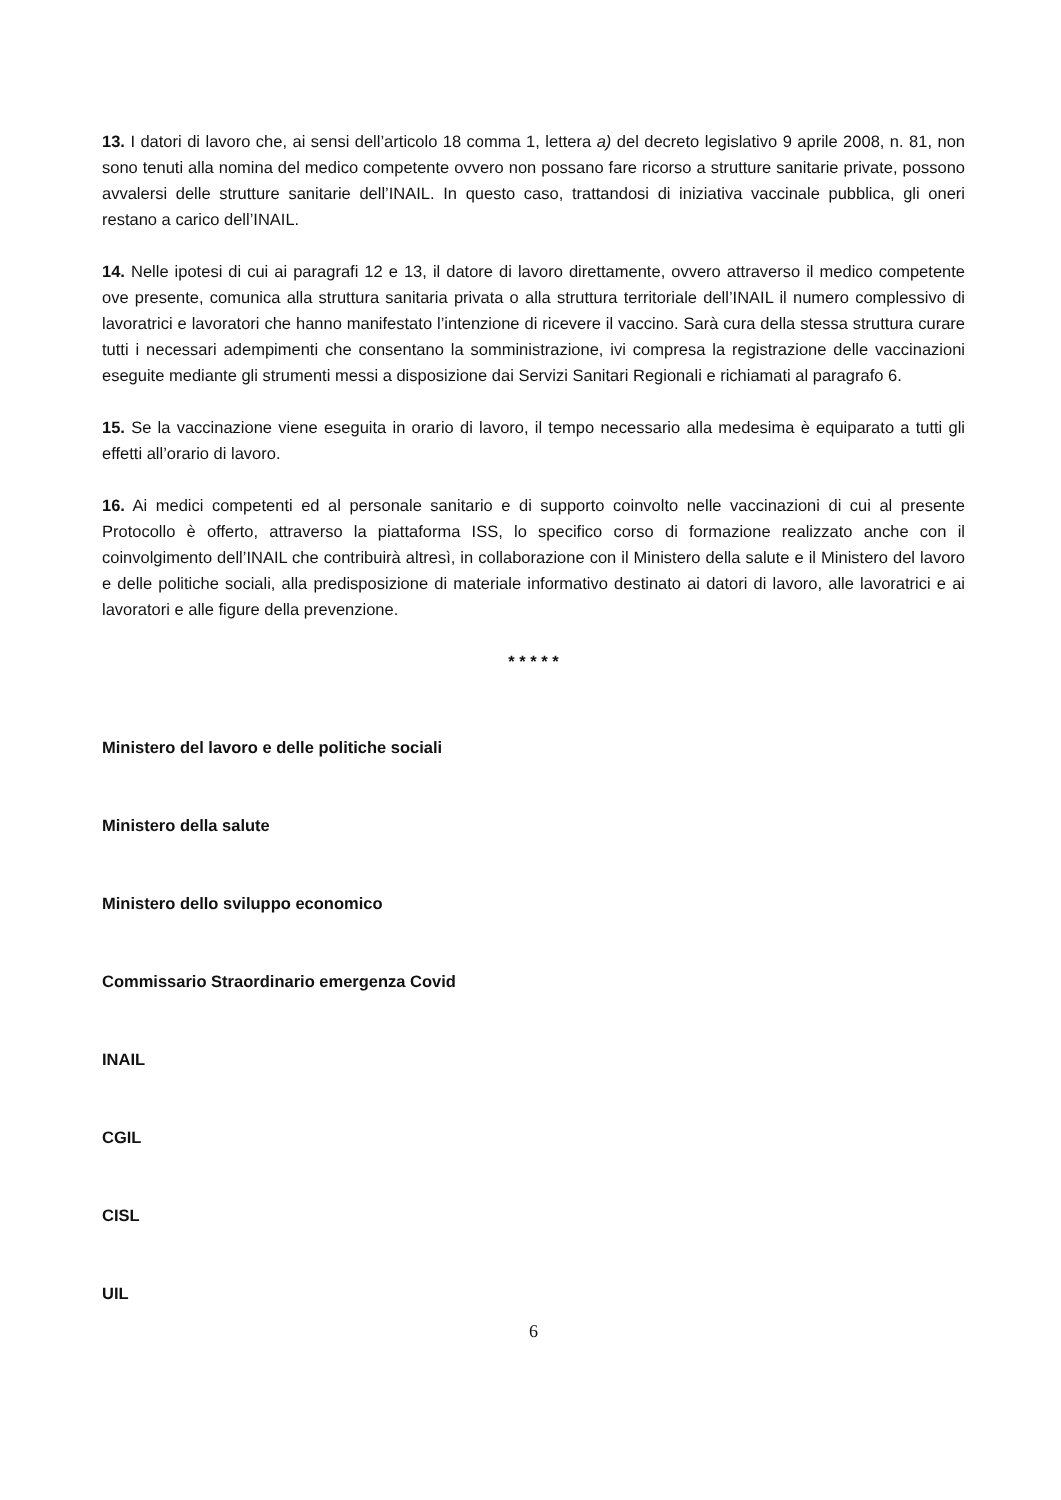13. I datori di lavoro che, ai sensi dell’articolo 18 comma 1, lettera a) del decreto legislativo 9 aprile 2008, n. 81, non sono tenuti alla nomina del medico competente ovvero non possano fare ricorso a strutture sanitarie private, possono avvalersi delle strutture sanitarie dell’INAIL. In questo caso, trattandosi di iniziativa vaccinale pubblica, gli oneri restano a carico dell’INAIL.
14. Nelle ipotesi di cui ai paragrafi 12 e 13, il datore di lavoro direttamente, ovvero attraverso il medico competente ove presente, comunica alla struttura sanitaria privata o alla struttura territoriale dell’INAIL il numero complessivo di lavoratrici e lavoratori che hanno manifestato l’intenzione di ricevere il vaccino. Sarà cura della stessa struttura curare tutti i necessari adempimenti che consentano la somministrazione, ivi compresa la registrazione delle vaccinazioni eseguite mediante gli strumenti messi a disposizione dai Servizi Sanitari Regionali e richiamati al paragrafo 6.
15. Se la vaccinazione viene eseguita in orario di lavoro, il tempo necessario alla medesima è equiparato a tutti gli effetti all’orario di lavoro.
16. Ai medici competenti ed al personale sanitario e di supporto coinvolto nelle vaccinazioni di cui al presente Protocollo è offerto, attraverso la piattaforma ISS, lo specifico corso di formazione realizzato anche con il coinvolgimento dell’INAIL che contribuirà altresì, in collaborazione con il Ministero della salute e il Ministero del lavoro e delle politiche sociali, alla predisposizione di materiale informativo destinato ai datori di lavoro, alle lavoratrici e ai lavoratori e alle figure della prevenzione.
* * * * *
Ministero del lavoro e delle politiche sociali
Ministero della salute
Ministero dello sviluppo economico
Commissario Straordinario emergenza Covid
INAIL
CGIL
CISL
UIL
6